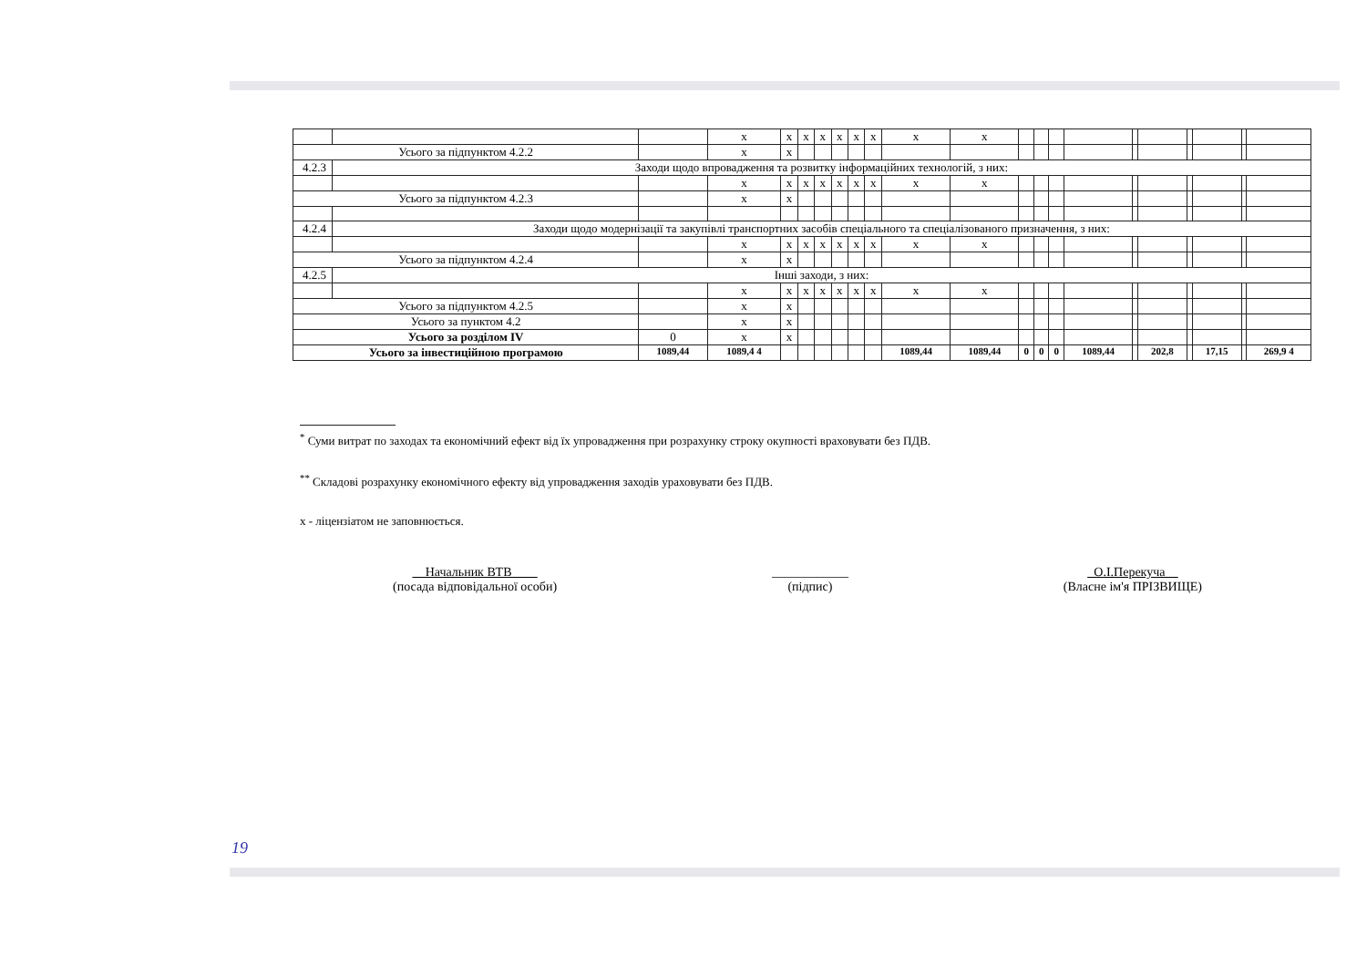| | | | x | x | x | x | x | x | x | x | x | | | | | | | | | | |
| Усього за підпунктом 4.2.2 | | | x | x | | | | | | | | | | | | | | | | | |
| 4.2.3 | Заходи щодо впровадження та розвитку інформаційних технологій, з них: | | | | | | | | | | | | | | | | | | | | |
| | | | x | x | x | x | x | x | x | x | x | | | | | | | | | | |
| Усього за підпунктом 4.2.3 | | | x | x | | | | | | | | | | | | | | | | | |
| 4.2.4 | Заходи щодо модернізації та закупівлі транспортних засобів спеціального та спеціалізованого призначення, з них: | | | | | | | | | | | | | | | | | | | | |
| | | | x | x | x | x | x | x | x | x | x | | | | | | | | | | |
| Усього за підпунктом 4.2.4 | | | x | x | | | | | | | | | | | | | | | | | |
| 4.2.5 | Інші заходи, з них: | | | | | | | | | | | | | | | | | | | | |
| | | | x | x | x | x | x | x | x | x | x | | | | | | | | | | |
| Усього за підпунктом 4.2.5 | | | x | x | | | | | | | | | | | | | | | | | |
| Усього за пунктом 4.2 | | | x | x | | | | | | | | | | | | | | | | | |
| Усього за розділом IV | | 0 | x | x | | | | | | | | | | | | | | | | | |
| Усього за інвестиційною програмою | | 1089,44 | 1089,4 4 | | | | | | | 1089,44 | 1089,44 | 0 | 0 | 0 | 1089,44 | | 202,8 | | 17,15 | | 269,9 4 |
<sup>*</sup> Суми витрат по заходах та економічний ефект від їх упровадження при розрахунку строку окупності враховувати без ПДВ.
<sup>**</sup> Складові розрахунку економічного ефекту від упровадження заходів ураховувати без ПДВ.
x - ліцензіатом не заповнюється.
__Начальник ВТВ____
(посада відповідальної особи)
____________
(підпис)
_О.І.Перекуча__
(Власне ім'я ПРІЗВИЩЕ)
19